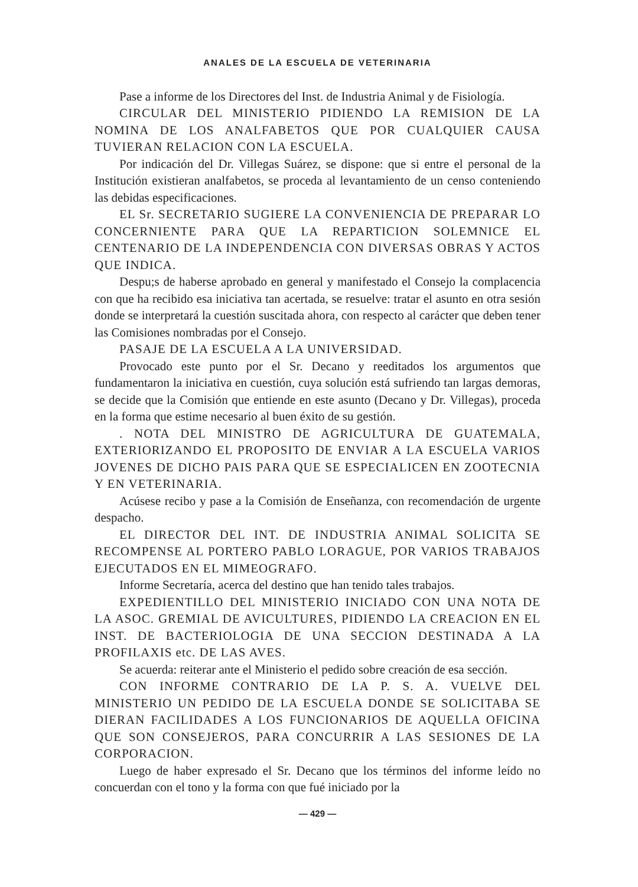ANALES DE LA ESCUELA DE VETERINARIA
Pase a informe de los Directores del Inst. de Industria Animal y de Fisiología.
CIRCULAR DEL MINISTERIO PIDIENDO LA REMISION DE LA NOMINA DE LOS ANALFABETOS QUE POR CUALQUIER CAUSA TUVIERAN RELACION CON LA ESCUELA.
Por indicación del Dr. Villegas Suárez, se dispone: que si entre el personal de la Institución existieran analfabetos, se proceda al levantamiento de un censo conteniendo las debidas especificaciones.
EL Sr. SECRETARIO SUGIERE LA CONVENIENCIA DE PREPARAR LO CONCERNIENTE PARA QUE LA REPARTICION SOLEMNICE EL CENTENARIO DE LA INDEPENDENCIA CON DIVERSAS OBRAS Y ACTOS QUE INDICA.
Despu;s de haberse aprobado en general y manifestado el Consejo la complacencia con que ha recibido esa iniciativa tan acertada, se resuelve: tratar el asunto en otra sesión donde se interpretará la cuestión suscitada ahora, con respecto al carácter que deben tener las Comisiones nombradas por el Consejo.
PASAJE DE LA ESCUELA A LA UNIVERSIDAD.
Provocado este punto por el Sr. Decano y reeditados los argumentos que fundamentaron la iniciativa en cuestión, cuya solución está sufriendo tan largas demoras, se decide que la Comisión que entiende en este asunto (Decano y Dr. Villegas), proceda en la forma que estime necesario al buen éxito de su gestión.
. NOTA DEL MINISTRO DE AGRICULTURA DE GUATEMALA, EXTERIORIZANDO EL PROPOSITO DE ENVIAR A LA ESCUELA VARIOS JOVENES DE DICHO PAIS PARA QUE SE ESPECIALICEN EN ZOOTECNIA Y EN VETERINARIA.
Acúsese recibo y pase a la Comisión de Enseñanza, con recomendación de urgente despacho.
EL DIRECTOR DEL INT. DE INDUSTRIA ANIMAL SOLICITA SE RECOMPENSE AL PORTERO PABLO LORAGUE, POR VARIOS TRABAJOS EJECUTADOS EN EL MIMEOGRAFO.
Informe Secretaría, acerca del destino que han tenido tales trabajos.
EXPEDIENTILLO DEL MINISTERIO INICIADO CON UNA NOTA DE LA ASOC. GREMIAL DE AVICULTURES, PIDIENDO LA CREACION EN EL INST. DE BACTERIOLOGIA DE UNA SECCION DESTINADA A LA PROFILAXIS etc. DE LAS AVES.
Se acuerda: reiterar ante el Ministerio el pedido sobre creación de esa sección.
CON INFORME CONTRARIO DE LA P. S. A. VUELVE DEL MINISTERIO UN PEDIDO DE LA ESCUELA DONDE SE SOLICITABA SE DIERAN FACILIDADES A LOS FUNCIONARIOS DE AQUELLA OFICINA QUE SON CONSEJEROS, PARA CONCURRIR A LAS SESIONES DE LA CORPORACION.
Luego de haber expresado el Sr. Decano que los términos del informe leído no concuerdan con el tono y la forma con que fué iniciado por la
— 429 —